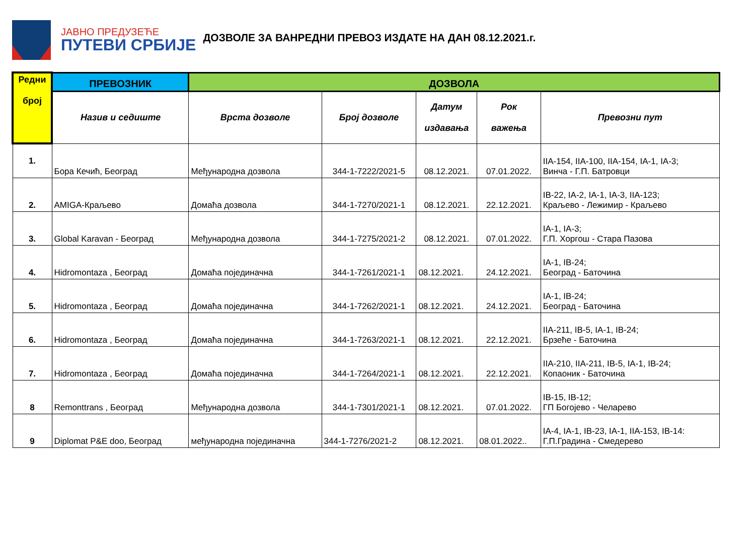ЈАВНО ПРЕДУЗЕЋЕ
ПУТЕВИ СРБИЈЕ
ДОЗВОЛЕ ЗА ВАНРЕДНИ ПРЕВОЗ ИЗДАТЕ НА ДАН 08.12.2021.г.
| Редни број | ПРЕВОЗНИК | ДОЗВОЛА | | | | |
| --- | --- | --- | --- | --- | --- | --- |
| | Назив и седиште | Врста дозволе | Број дозволе | Датум издавања | Рок важења | Превозни пут |
| 1. | Бора Кечић, Београд | Међународна дозвола | 344-1-7222/2021-5 | 08.12.2021. | 07.01.2022. | IIA-154, IIA-100, IIA-154, IA-1, IA-3; Винча - Г.П. Батровци |
| 2. | AMIGA-Краљево | Домаћа дозвола | 344-1-7270/2021-1 | 08.12.2021. | 22.12.2021. | IB-22, IA-2, IA-1, IA-3, IIA-123; Краљево - Лежимир - Краљево |
| 3. | Global Karavan - Београд | Међународна дозвола | 344-1-7275/2021-2 | 08.12.2021. | 07.01.2022. | IA-1, IA-3; Г.П. Хоргош - Стара Пазова |
| 4. | Hidromontaza , Београд | Домаћа појединачна | 344-1-7261/2021-1 | 08.12.2021. | 24.12.2021. | IA-1, IB-24; Београд - Баточина |
| 5. | Hidromontaza , Београд | Домаћа појединачна | 344-1-7262/2021-1 | 08.12.2021. | 24.12.2021. | IA-1, IB-24; Београд - Баточина |
| 6. | Hidromontaza , Београд | Домаћа појединачна | 344-1-7263/2021-1 | 08.12.2021. | 22.12.2021. | IIA-211, IB-5, IA-1, IB-24; Брзеће - Баточина |
| 7. | Hidromontaza , Београд | Домаћа појединачна | 344-1-7264/2021-1 | 08.12.2021. | 22.12.2021. | IIA-210, IIA-211, IB-5, IA-1, IB-24; Копаоник - Баточина |
| 8 | Remonttrans , Београд | Међународна дозвола | 344-1-7301/2021-1 | 08.12.2021. | 07.01.2022. | IB-15, IB-12; ГП Богојево - Челарево |
| 9 | Diplomat P&E doo, Београд | међународна појединачна | 344-1-7276/2021-2 | 08.12.2021. | 08.01.2022.. | IA-4, IA-1, IB-23, IA-1, IIA-153, IB-14: Г.П.Градина - Смедерево |